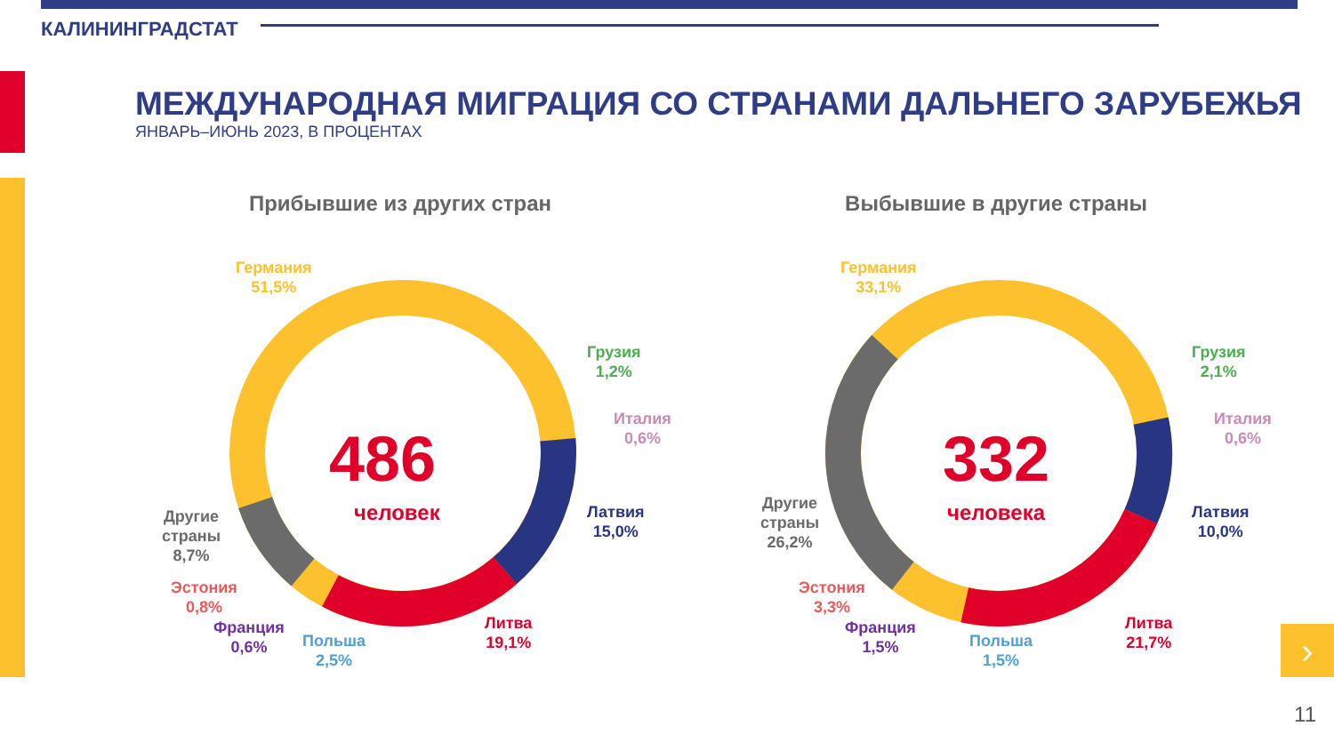КАЛИНИНГРАДСТАТ
МЕЖДУНАРОДНАЯ МИГРАЦИЯ СО СТРАНАМИ ДАЛЬНЕГО ЗАРУБЕЖЬЯ
ЯНВАРЬ–ИЮНЬ 2023, В ПРОЦЕНТАХ
Прибывшие из других стран
486
человек
Германия
51,5%
Грузия
1,2%
Италия
0,6%
Латвия
15,0%
Литва
19,1%
Польша
2,5%
Франция
0,6%
Эстония
0,8%
Другие
страны
8,7%
Выбывшие в другие страны
332
человека
Германия
33,1%
Грузия
2,1%
Италия
0,6%
Латвия
10,0%
Литва
21,7%
Польша
1,5%
Франция
1,5%
Эстония
3,3%
Другие
страны
26,2%
›
11